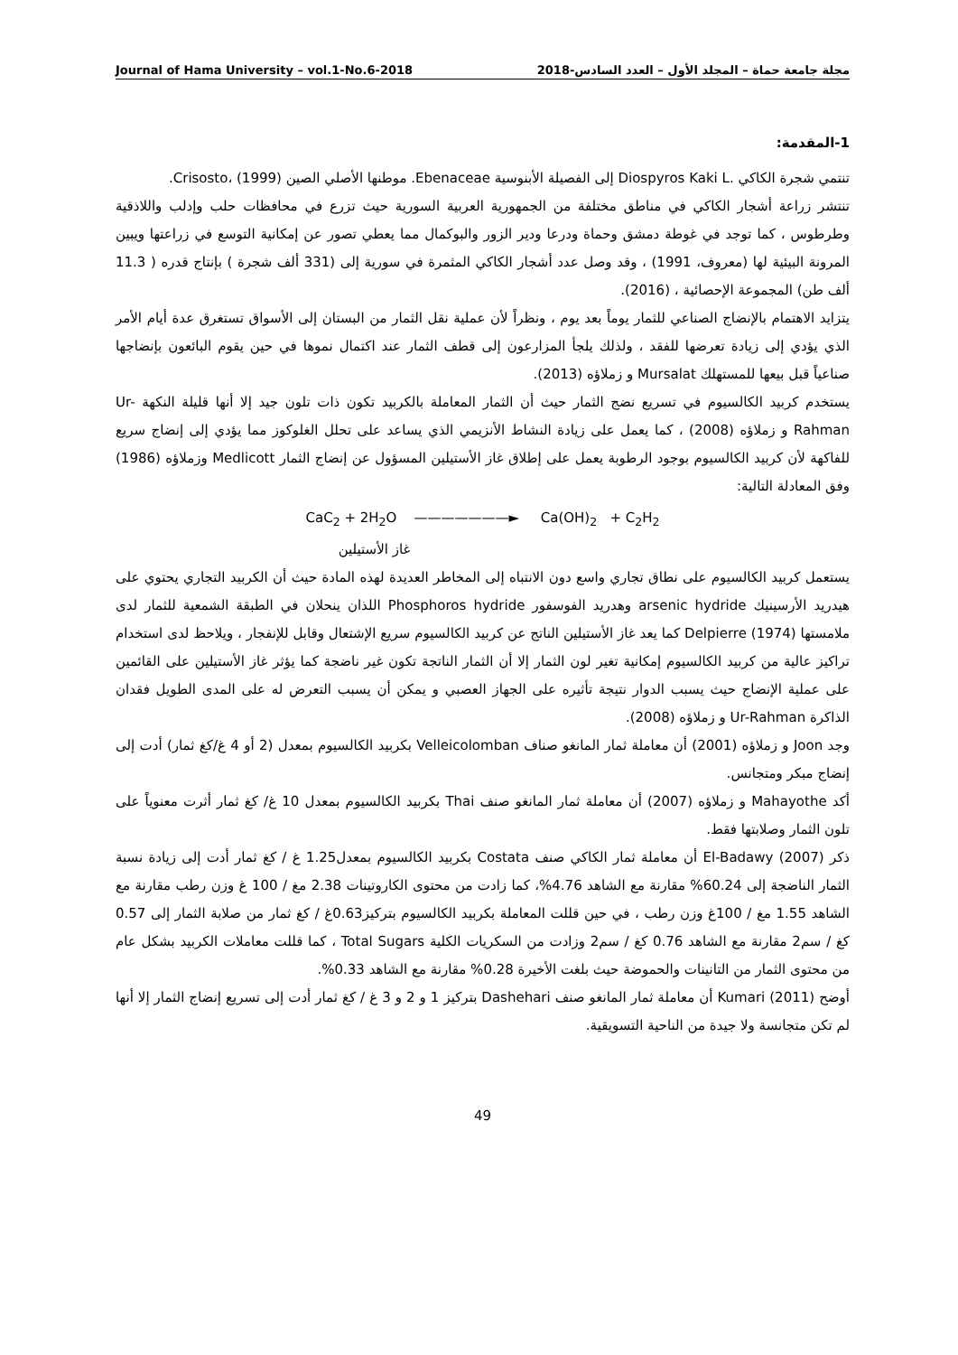Journal of Hama University – vol.1-No.6-2018 مجلة جامعة حماة – المجلد الأول – العدد السادس-2018
1-المقدمة:
تنتمي شجرة الكاكي .Diospyros Kaki L إلى الفصيلة الأبنوسية Ebenaceae. موطنها الأصلي الصين Crisosto، (1999).
تنتشر زراعة أشجار الكاكي في مناطق مختلفة من الجمهورية العربية السورية حيث تزرع في محافظات حلب وإدلب واللاذقية وطرطوس ، كما توجد في غوطة دمشق وحماة ودرعا ودير الزور والبوكمال مما يعطي تصور عن إمكانية التوسع في زراعتها ويبين المرونة البيئية لها (معروف، 1991) ، وقد وصل عدد أشجار الكاكي المثمرة في سورية إلى (331 ألف شجرة ) بإنتاج قدره ( 11.3 ألف طن) المجموعة الإحصائية ، (2016).
يتزايد الاهتمام بالإنضاج الصناعي للثمار يوماً بعد يوم ، ونظراً لأن عملية نقل الثمار من البستان إلى الأسواق تستغرق عدة أيام الأمر الذي يؤدي إلى زيادة تعرضها للفقد ، ولذلك يلجأ المزارعون إلى قطف الثمار عند اكتمال نموها في حين يقوم البائعون بإنضاجها صناعياً قبل بيعها للمستهلك Mursalat و زملاؤه (2013).
يستخدم كربيد الكالسيوم في تسريع نضج الثمار حيث أن الثمار المعاملة بالكربيد تكون ذات تلون جيد إلا أنها قليلة النكهة Ur-Rahman و زملاؤه (2008) ، كما يعمل على زيادة النشاط الأنزيمي الذي يساعد على تحلل الغلوكوز مما يؤدي إلى إنضاج سريع للفاكهة لأن كربيد الكالسيوم بوجود الرطوبة يعمل على إطلاق غاز الأستيلين المسؤول عن إنضاج الثمار Medlicott وزملاؤه (1986) وفق المعادلة التالية:
CaC<sub>2</sub> + 2H<sub>2</sub>O ———————► Ca(OH)<sub>2</sub> + C<sub>2</sub>H<sub>2</sub>
غاز الأستيلين
يستعمل كربيد الكالسيوم على نطاق تجاري واسع دون الانتباه إلى المخاطر العديدة لهذه المادة حيث أن الكربيد التجاري يحتوي على هيدريد الأرسينيك arsenic hydride وهدريد الفوسفور Phosphoros hydride اللذان ينحلان في الطبقة الشمعية للثمار لدى ملامستها Delpierre (1974) كما يعد غاز الأستيلين الناتج عن كربيد الكالسيوم سريع الإشتعال وقابل للإنفجار ، ويلاحظ لدى استخدام تراكيز عالية من كربيد الكالسيوم إمكانية تغير لون الثمار إلا أن الثمار الناتجة تكون غير ناضجة كما يؤثر غاز الأستيلين على القائمين على عملية الإنضاج حيث يسبب الدوار نتيجة تأثيره على الجهاز العصبي و يمكن أن يسبب التعرض له على المدى الطويل فقدان الذاكرة Ur-Rahman و زملاؤه (2008).
وجد Joon و زملاؤه (2001) أن معاملة ثمار المانغو صناف Velleicolomban بكربيد الكالسيوم بمعدل (2 أو 4 غ/كغ ثمار) أدت إلى إنضاج مبكر ومتجانس.
أكد Mahayothe و زملاؤه (2007) أن معاملة ثمار المانغو صنف Thai بكربيد الكالسيوم بمعدل 10 غ/ كغ ثمار أثرت معنوياً على تلون الثمار وصلابتها فقط.
ذكر El-Badawy (2007) أن معاملة ثمار الكاكي صنف Costata بكربيد الكالسيوم بمعدل1.25 غ / كغ ثمار أدت إلى زيادة نسبة الثمار الناضجة إلى 60.24% مقارنة مع الشاهد 4.76%، كما زادت من محتوى الكاروتينات 2.38 مغ / 100 غ وزن رطب مقارنة مع الشاهد 1.55 مغ / 100غ وزن رطب ، في حين قللت المعاملة بكربيد الكالسيوم بتركيز0.63غ / كغ ثمار من صلابة الثمار إلى 0.57 كغ / سم2 مقارنة مع الشاهد 0.76 كغ / سم2 وزادت من السكريات الكلية Total Sugars ، كما قللت معاملات الكربيد بشكل عام من محتوى الثمار من التانينات والحموضة حيث بلغت الأخيرة 0.28% مقارنة مع الشاهد 0.33%.
أوضح Kumari (2011) أن معاملة ثمار المانغو صنف Dashehari بتركيز 1 و 2 و 3 غ / كغ ثمار أدت إلى تسريع إنضاج الثمار إلا أنها لم تكن متجانسة ولا جيدة من الناحية التسويقية.
49